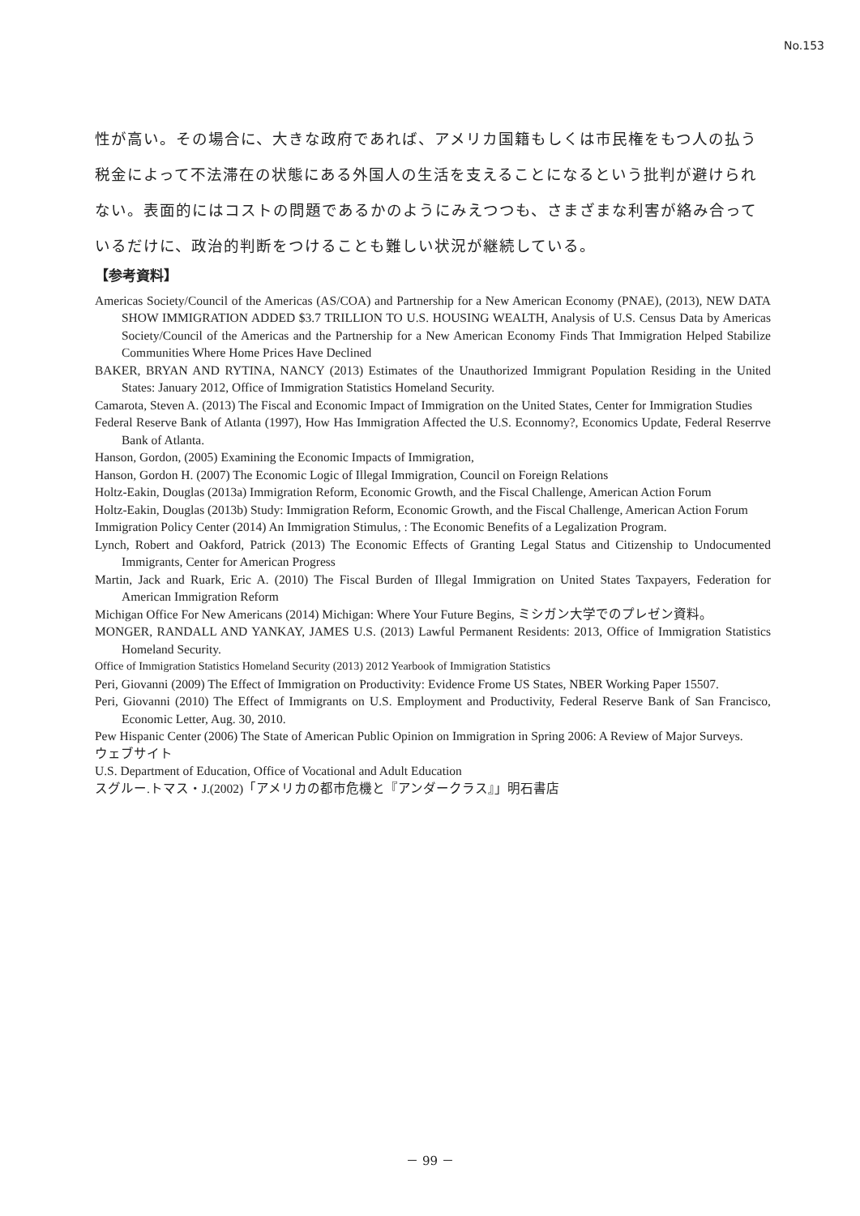No.153
性が高い。その場合に、大きな政府であれば、アメリカ国籍もしくは市民権をもつ人の払う税金によって不法滞在の状態にある外国人の生活を支えることになるという批判が避けられない。表面的にはコストの問題であるかのようにみえつつも、さまざまな利害が絡み合っているだけに、政治的判断をつけることも難しい状況が継続している。
【参考資料】
Americas Society/Council of the Americas (AS/COA) and Partnership for a New American Economy (PNAE), (2013), NEW DATA SHOW IMMIGRATION ADDED $3.7 TRILLION TO U.S. HOUSING WEALTH, Analysis of U.S. Census Data by Americas Society/Council of the Americas and the Partnership for a New American Economy Finds That Immigration Helped Stabilize Communities Where Home Prices Have Declined
BAKER, BRYAN AND RYTINA, NANCY (2013) Estimates of the Unauthorized Immigrant Population Residing in the United States: January 2012, Office of Immigration Statistics Homeland Security.
Camarota, Steven A. (2013) The Fiscal and Economic Impact of Immigration on the United States, Center for Immigration Studies
Federal Reserve Bank of Atlanta (1997), How Has Immigration Affected the U.S. Econnomy?, Economics Update, Federal Reserrve Bank of Atlanta.
Hanson, Gordon, (2005) Examining the Economic Impacts of Immigration,
Hanson, Gordon H. (2007) The Economic Logic of Illegal Immigration, Council on Foreign Relations
Holtz-Eakin, Douglas (2013a) Immigration Reform, Economic Growth, and the Fiscal Challenge, American Action Forum
Holtz-Eakin, Douglas (2013b) Study: Immigration Reform, Economic Growth, and the Fiscal Challenge, American Action Forum
Immigration Policy Center (2014) An Immigration Stimulus, : The Economic Benefits of a Legalization Program.
Lynch, Robert and Oakford, Patrick (2013) The Economic Effects of Granting Legal Status and Citizenship to Undocumented Immigrants, Center for American Progress
Martin, Jack and Ruark, Eric A. (2010) The Fiscal Burden of Illegal Immigration on United States Taxpayers, Federation for American Immigration Reform
Michigan Office For New Americans (2014) Michigan: Where Your Future Begins, ミシガン大学でのプレゼン資料。
MONGER, RANDALL AND YANKAY, JAMES U.S. (2013) Lawful Permanent Residents: 2013, Office of Immigration Statistics Homeland Security.
Office of Immigration Statistics Homeland Security (2013) 2012 Yearbook of Immigration Statistics
Peri, Giovanni (2009) The Effect of Immigration on Productivity: Evidence Frome US States, NBER Working Paper 15507.
Peri, Giovanni (2010) The Effect of Immigrants on U.S. Employment and Productivity, Federal Reserve Bank of San Francisco, Economic Letter, Aug. 30, 2010.
Pew Hispanic Center (2006) The State of American Public Opinion on Immigration in Spring 2006: A Review of Major Surveys.
ウェブサイト
U.S. Department of Education, Office of Vocational and Adult Education
スグルー.トマス・J.(2002)「アメリカの都市危機と『アンダークラス』」明石書店
－ 99 －